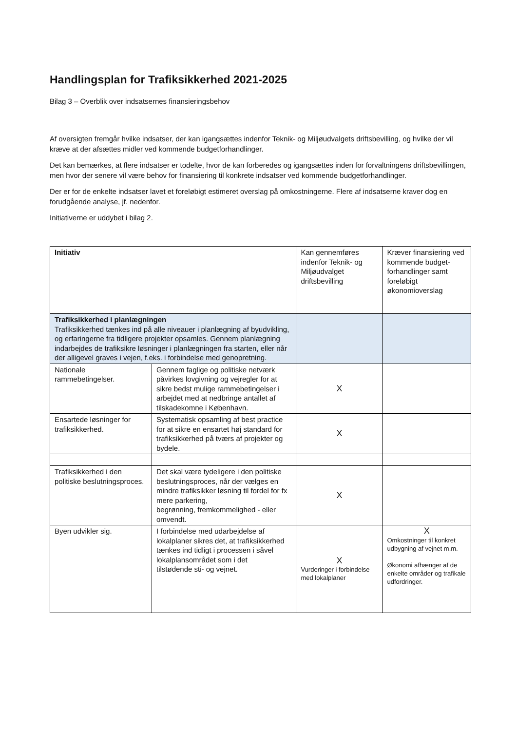Handlingsplan for Trafiksikkerhed 2021-2025
Bilag 3 – Overblik over indsatsernes finansieringsbehov
Af oversigten fremgår hvilke indsatser, der kan igangsættes indenfor Teknik- og Miljøudvalgets driftsbevilling, og hvilke der vil kræve at der afsættes midler ved kommende budgetforhandlinger.
Det kan bemærkes, at flere indsatser er todelte, hvor de kan forberedes og igangsættes inden for forvaltningens driftsbevillingen, men hvor der senere vil være behov for finansiering til konkrete indsatser ved kommende budgetforhandlinger.
Der er for de enkelte indsatser lavet et foreløbigt estimeret overslag på omkostningerne. Flere af indsatserne kraver dog en forudgående analyse, jf. nedenfor.
Initiativerne er uddybet i bilag 2.
| Initiativ | | Kan gennemføres indenfor Teknik- og Miljøudvalget driftsbevilling | Kræver finansiering ved kommende budget-forhandlinger samt foreløbigt økonomioverslag |
| --- | --- | --- | --- |
| Trafiksikkerhed i planlægningen Trafiksikkerhed tænkes ind på alle niveauer i planlægning af byudvikling, og erfaringerne fra tidligere projekter opsamles. Gennem planlægning indarbejdes de trafiksikre løsninger i planlægningen fra starten, eller når der alligevel graves i vejen, f.eks. i forbindelse med genopretning. | | | |
| Nationale rammebetingelser. | Gennem faglige og politiske netværk påvirkes lovgivning og vejregler for at sikre bedst mulige rammebetingelser i arbejdet med at nedbringe antallet af tilskadekomne i København. | X | |
| Ensartede løsninger for trafiksikkerhed. | Systematisk opsamling af best practice for at sikre en ensartet høj standard for trafiksikkerhed på tværs af projekter og bydele. | X | |
| Trafiksikkerhed i den politiske beslutningsproces. | Det skal være tydeligere i den politiske beslutningsproces, når der vælges en mindre trafiksikker løsning til fordel for fx mere parkering, begrønning, fremkommelighed - eller omvendt. | X | |
| Byen udvikler sig. | I forbindelse med udarbejdelse af lokalplaner sikres det, at trafiksikkerhed tænkes ind tidligt i processen i såvel lokalplansområdet som i det tilstødende sti- og vejnet. | X Vurderinger i forbindelse med lokalplaner | X Omkostninger til konkret udbygning af vejnet m.m. Økonomi afhænger af de enkelte områder og trafikale udfordringer. |